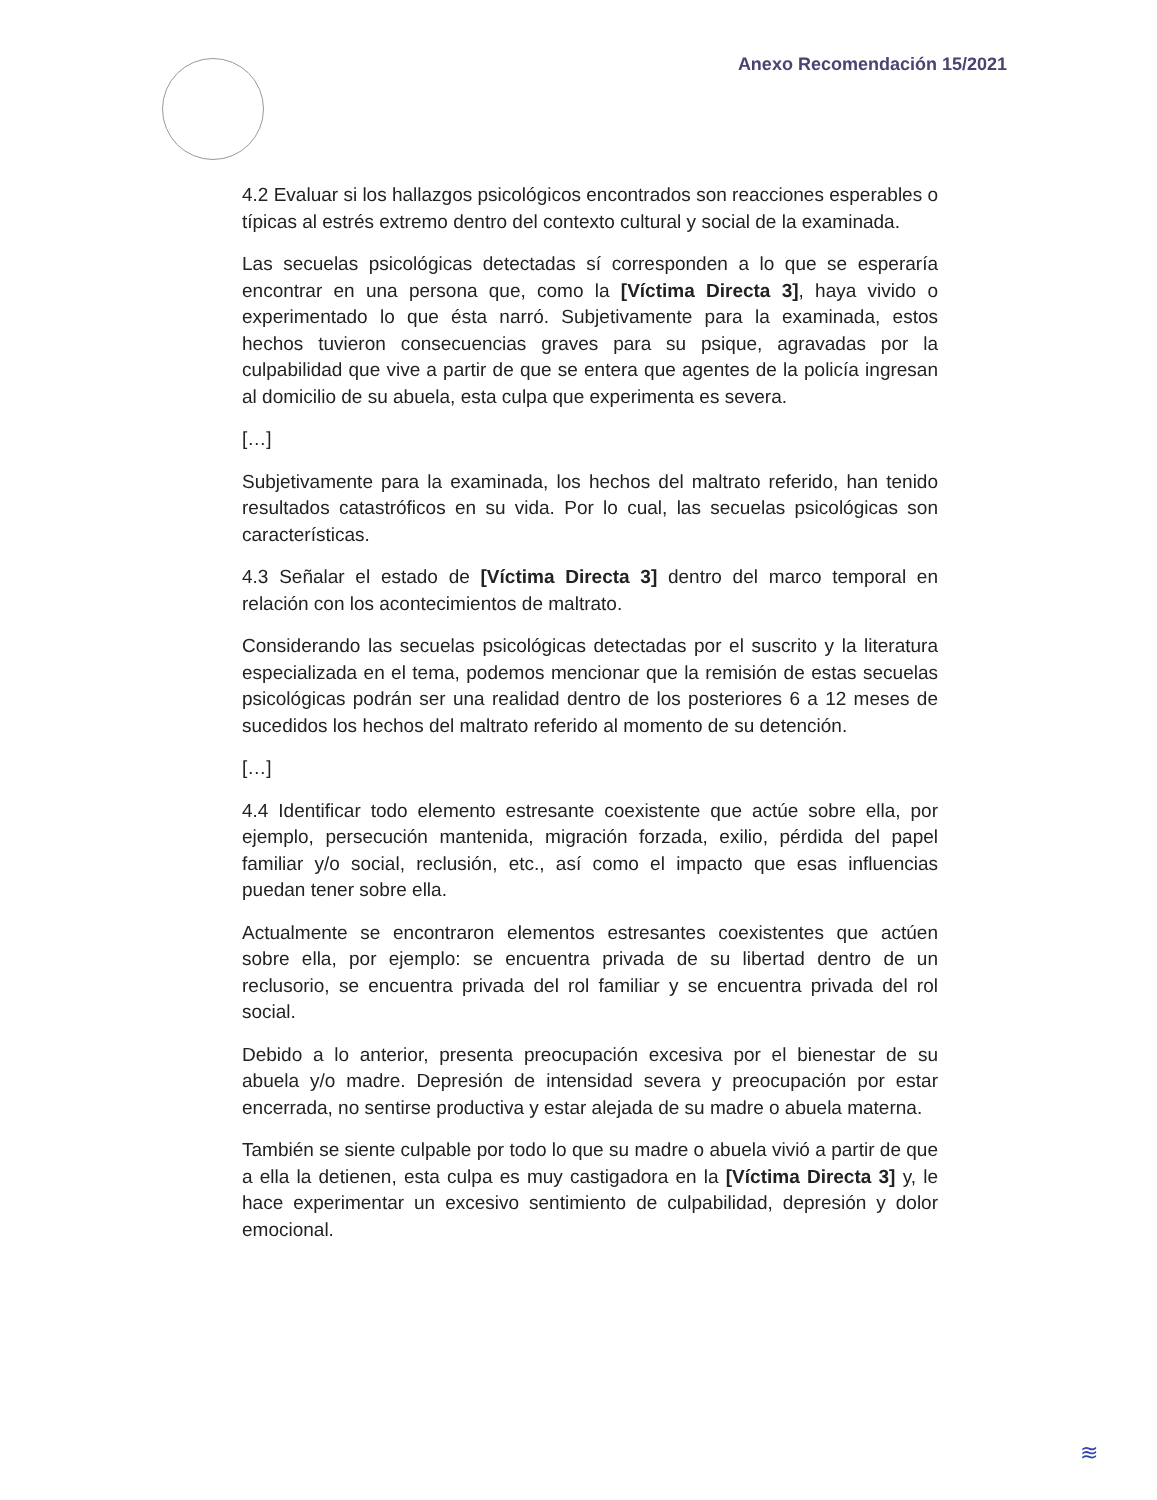Anexo Recomendación 15/2021
4.2 Evaluar si los hallazgos psicológicos encontrados son reacciones esperables o típicas al estrés extremo dentro del contexto cultural y social de la examinada.
Las secuelas psicológicas detectadas sí corresponden a lo que se esperaría encontrar en una persona que, como la [Víctima Directa 3], haya vivido o experimentado lo que ésta narró. Subjetivamente para la examinada, estos hechos tuvieron consecuencias graves para su psique, agravadas por la culpabilidad que vive a partir de que se entera que agentes de la policía ingresan al domicilio de su abuela, esta culpa que experimenta es severa.
[…]
Subjetivamente para la examinada, los hechos del maltrato referido, han tenido resultados catastróficos en su vida. Por lo cual, las secuelas psicológicas son características.
4.3 Señalar el estado de [Víctima Directa 3] dentro del marco temporal en relación con los acontecimientos de maltrato.
Considerando las secuelas psicológicas detectadas por el suscrito y la literatura especializada en el tema, podemos mencionar que la remisión de estas secuelas psicológicas podrán ser una realidad dentro de los posteriores 6 a 12 meses de sucedidos los hechos del maltrato referido al momento de su detención.
[…]
4.4 Identificar todo elemento estresante coexistente que actúe sobre ella, por ejemplo, persecución mantenida, migración forzada, exilio, pérdida del papel familiar y/o social, reclusión, etc., así como el impacto que esas influencias puedan tener sobre ella.
Actualmente se encontraron elementos estresantes coexistentes que actúen sobre ella, por ejemplo: se encuentra privada de su libertad dentro de un reclusorio, se encuentra privada del rol familiar y se encuentra privada del rol social.
Debido a lo anterior, presenta preocupación excesiva por el bienestar de su abuela y/o madre. Depresión de intensidad severa y preocupación por estar encerrada, no sentirse productiva y estar alejada de su madre o abuela materna.
También se siente culpable por todo lo que su madre o abuela vivió a partir de que a ella la detienen, esta culpa es muy castigadora en la [Víctima Directa 3] y, le hace experimentar un excesivo sentimiento de culpabilidad, depresión y dolor emocional.
≋